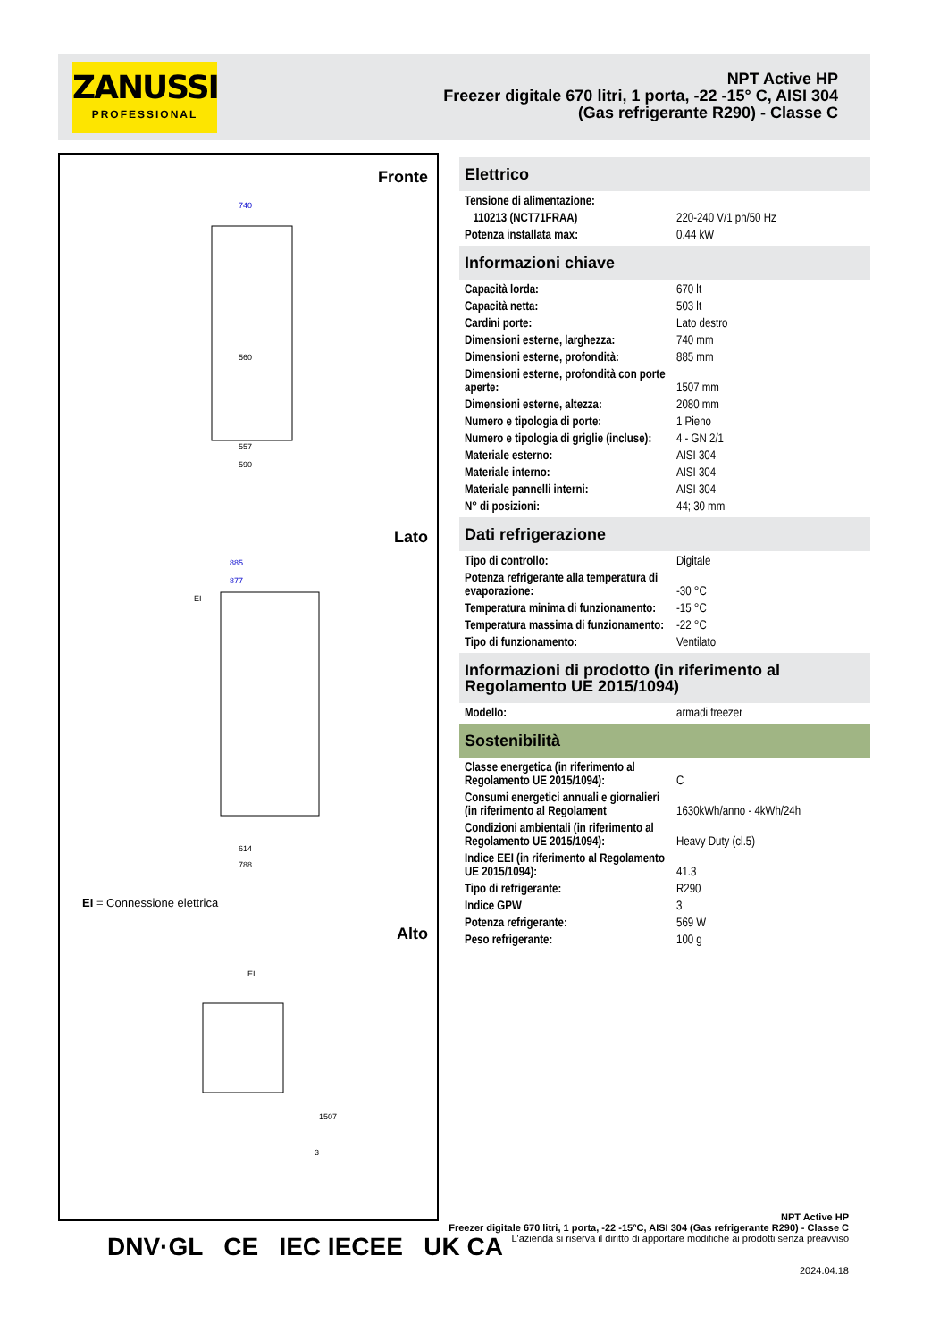ZANUSSI
PROFESSIONAL
NPT Active HP
Freezer digitale 670 litri, 1 porta, -22 -15° C, AISI 304 (Gas refrigerante R290) - Classe C
Fronte
740
560
557
590
Lato
885
877
EI
614
788
EI = Connessione elettrica
Alto
EI
1507
3
Elettrico
| Tensione di alimentazione: | |
| 110213 (NCT71FRAA) | 220-240 V/1 ph/50 Hz |
| Potenza installata max: | 0.44 kW |
Informazioni chiave
| Capacità lorda: | 670 lt |
| Capacità netta: | 503 lt |
| Cardini porte: | Lato destro |
| Dimensioni esterne, larghezza: | 740 mm |
| Dimensioni esterne, profondità: | 885 mm |
| Dimensioni esterne, profondità con porte aperte: | 1507 mm |
| Dimensioni esterne, altezza: | 2080 mm |
| Numero e tipologia di porte: | 1 Pieno |
| Numero e tipologia di griglie (incluse): | 4 - GN 2/1 |
| Materiale esterno: | AISI 304 |
| Materiale interno: | AISI 304 |
| Materiale pannelli interni: | AISI 304 |
| N° di posizioni: | 44; 30 mm |
Dati refrigerazione
| Tipo di controllo: | Digitale |
| Potenza refrigerante alla temperatura di evaporazione: | -30 °C |
| Temperatura minima di funzionamento: | -15 °C |
| Temperatura massima di funzionamento: | -22 °C |
| Tipo di funzionamento: | Ventilato |
Informazioni di prodotto (in riferimento al Regolamento UE 2015/1094)
| Modello: | armadi freezer |
Sostenibilità
| Classe energetica (in riferimento al Regolamento UE 2015/1094): | C |
| Consumi energetici annuali e giornalieri (in riferimento al Regolament | 1630kWh/anno - 4kWh/24h |
| Condizioni ambientali (in riferimento al Regolamento UE 2015/1094): | Heavy Duty (cl.5) |
| Indice EEI (in riferimento al Regolamento UE 2015/1094): | 41.3 |
| Tipo di refrigerante: | R290 |
| Indice GPW | 3 |
| Potenza refrigerante: | 569 W |
| Peso refrigerante: | 100 g |
DNV·GL CE IEC IECEE UK CA
NPT Active HP
Freezer digitale 670 litri, 1 porta, -22 -15°C, AISI 304 (Gas refrigerante R290) - Classe C
L'azienda si riserva il diritto di apportare modifiche ai prodotti senza preavviso
2024.04.18